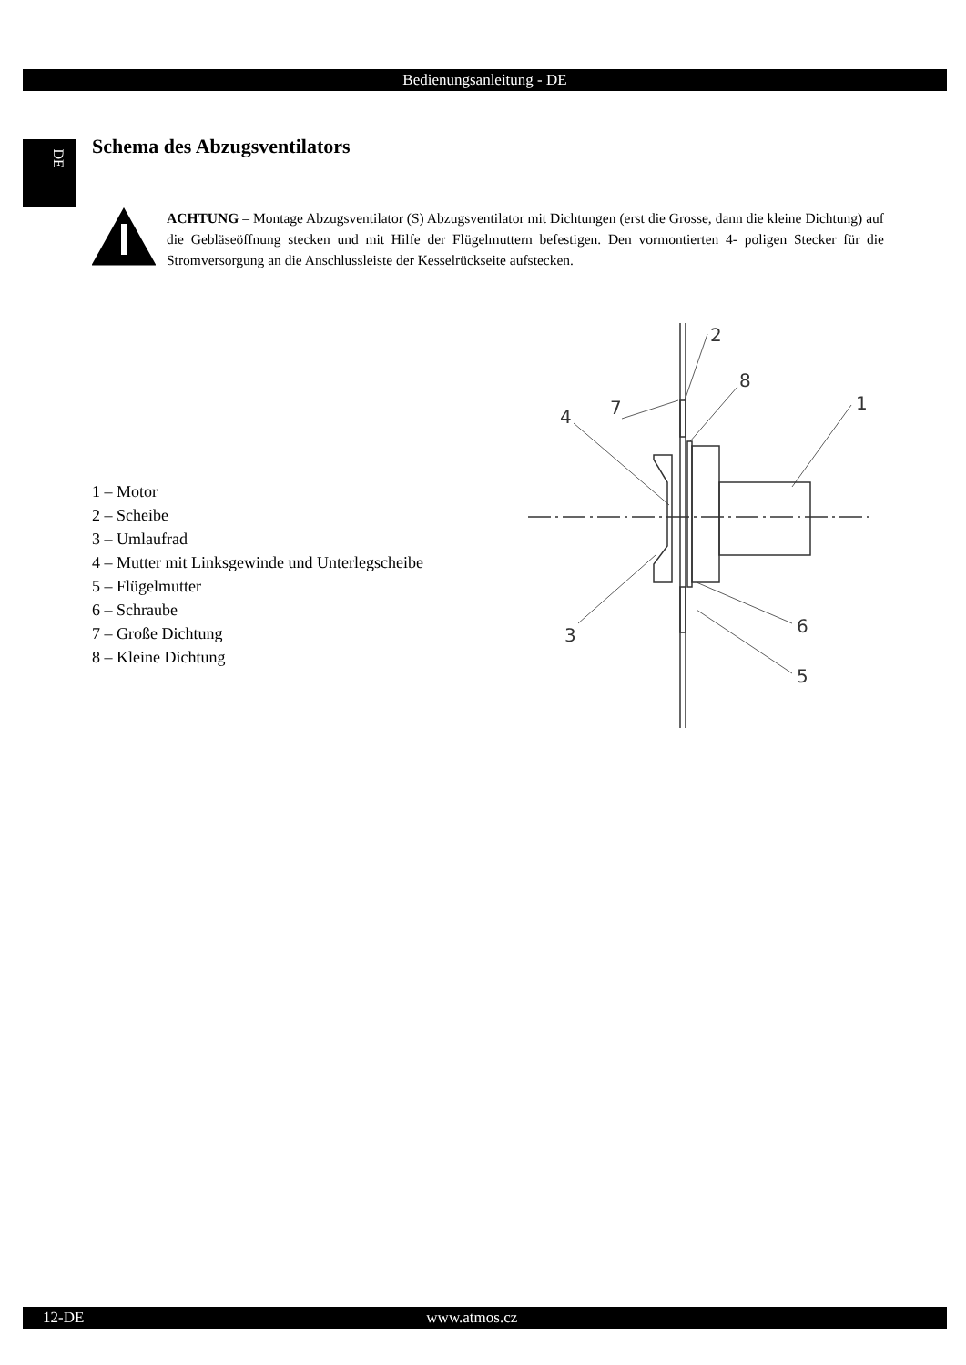Bedienungsanleitung - DE
DE Schema des Abzugsventilators
ACHTUNG – Montage Abzugsventilator (S) Abzugsventilator mit Dichtungen (erst die Grosse, dann die kleine Dichtung) auf die Gebläseöffnung stecken und mit Hilfe der Flügelmuttern befe­stigen. Den vormontierten 4- poligen Stecker für die Stromversorgung an die Anschlussleiste der Kesselrückseite aufstecken.
1 – Motor
2 – Scheibe
3 – Umlaufrad
4 – Mutter mit Linksgewinde und Unterlegscheibe
5 – Flügelmutter
6 – Schraube
7 – Große Dichtung
8 – Kleine Dichtung
7
2
8
1
4
3
6
5
12-DE www.atmos.cz